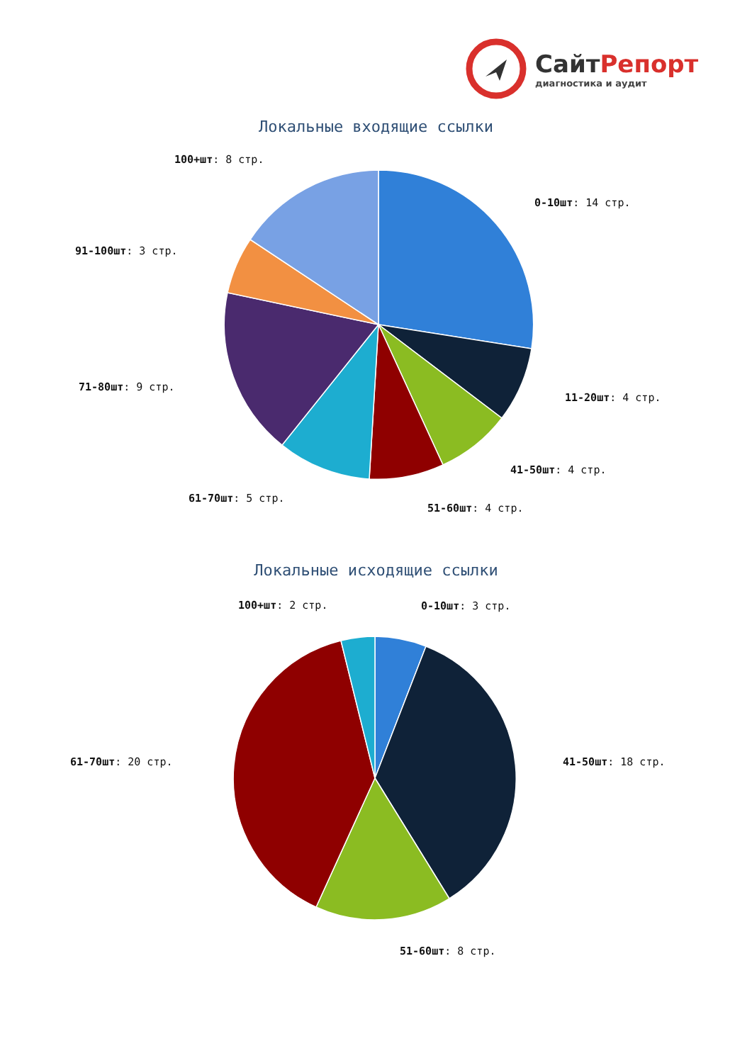СайтРепорт
диагностика и аудит
Локальные входящие ссылки
Локальные исходящие ссылки
100+шт: 8 стр.
0-10шт: 14 стр.
91-100шт: 3 стр.
71-80шт: 9 стр.
11-20шт: 4 стр.
41-50шт: 4 стр.
61-70шт: 5 стр.
51-60шт: 4 стр.
100+шт: 2 стр. 0-10шт: 3 стр.
61-70шт: 20 стр. 41-50шт: 18 стр.
51-60шт: 8 стр.